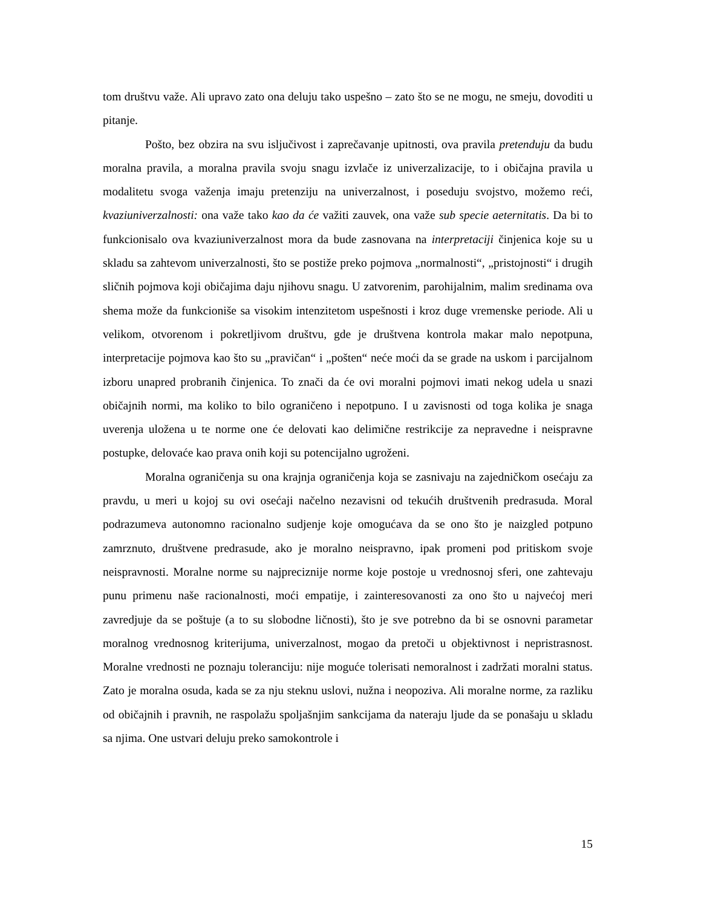tom društvu važe. Ali upravo zato ona deluju tako uspešno – zato što se ne mogu, ne smeju, dovoditi u pitanje.
Pošto, bez obzira na svu isljučivost i zaprečavanje upitnosti, ova pravila pretenduju da budu moralna pravila, a moralna pravila svoju snagu izvlače iz univerzalizacije, to i običajna pravila u modalitetu svoga važenja imaju pretenziju na univerzalnost, i poseduju svojstvo, možemo reći, kvaziuniverzalnosti: ona važe tako kao da će važiti zauvek, ona važe sub specie aeternitatis. Da bi to funkcionisalo ova kvaziuniverzalnost mora da bude zasnovana na interpretaciji činjenica koje su u skladu sa zahtevom univerzalnosti, što se postiže preko pojmova „normalnosti“, „pristojnosti“ i drugih sličnih pojmova koji običajima daju njihovu snagu. U zatvorenim, parohijalnim, malim sredinama ova shema može da funkcioniše sa visokim intenzitetom uspešnosti i kroz duge vremenske periode. Ali u velikom, otvorenom i pokretljivom društvu, gde je društvena kontrola makar malo nepotpuna, interpretacije pojmova kao što su „pravičan“ i „pošten“ neće moći da se grade na uskom i parcijalnom izboru unapred probranih činjenica. To znači da će ovi moralni pojmovi imati nekog udela u snazi običajnih normi, ma koliko to bilo ograničeno i nepotpuno. I u zavisnosti od toga kolika je snaga uverenja uložena u te norme one će delovati kao delimične restrikcije za nepravedne i neispravne postupke, delovaće kao prava onih koji su potencijalno ugroženi.
Moralna ograničenja su ona krajnja ograničenja koja se zasnivaju na zajedničkom osećaju za pravdu, u meri u kojoj su ovi osećaji načelno nezavisni od tekućih društvenih predrasuda. Moral podrazumeva autonomno racionalno sudjenje koje omogućava da se ono što je naizgled potpuno zamrznuto, društvene predrasude, ako je moralno neispravno, ipak promeni pod pritiskom svoje neispravnosti. Moralne norme su najpreciznije norme koje postoje u vrednosnoj sferi, one zahtevaju punu primenu naše racionalnosti, moći empatije, i zainteresovanosti za ono što u najvećoj meri zavredjuje da se poštuje (a to su slobodne ličnosti), što je sve potrebno da bi se osnovni parametar moralnog vrednosnog kriterijuma, univerzalnost, mogao da pretoči u objektivnost i nepristrasnost. Moralne vrednosti ne poznaju toleranciju: nije moguće tolerisati nemoralnost i zadržati moralni status. Zato je moralna osuda, kada se za nju steknu uslovi, nužna i neopoziva. Ali moralne norme, za razliku od običajnih i pravnih, ne raspolažu spoljašnjim sankcijama da nateraju ljude da se ponašaju u skladu sa njima. One ustvari deluju preko samokontrole i
15